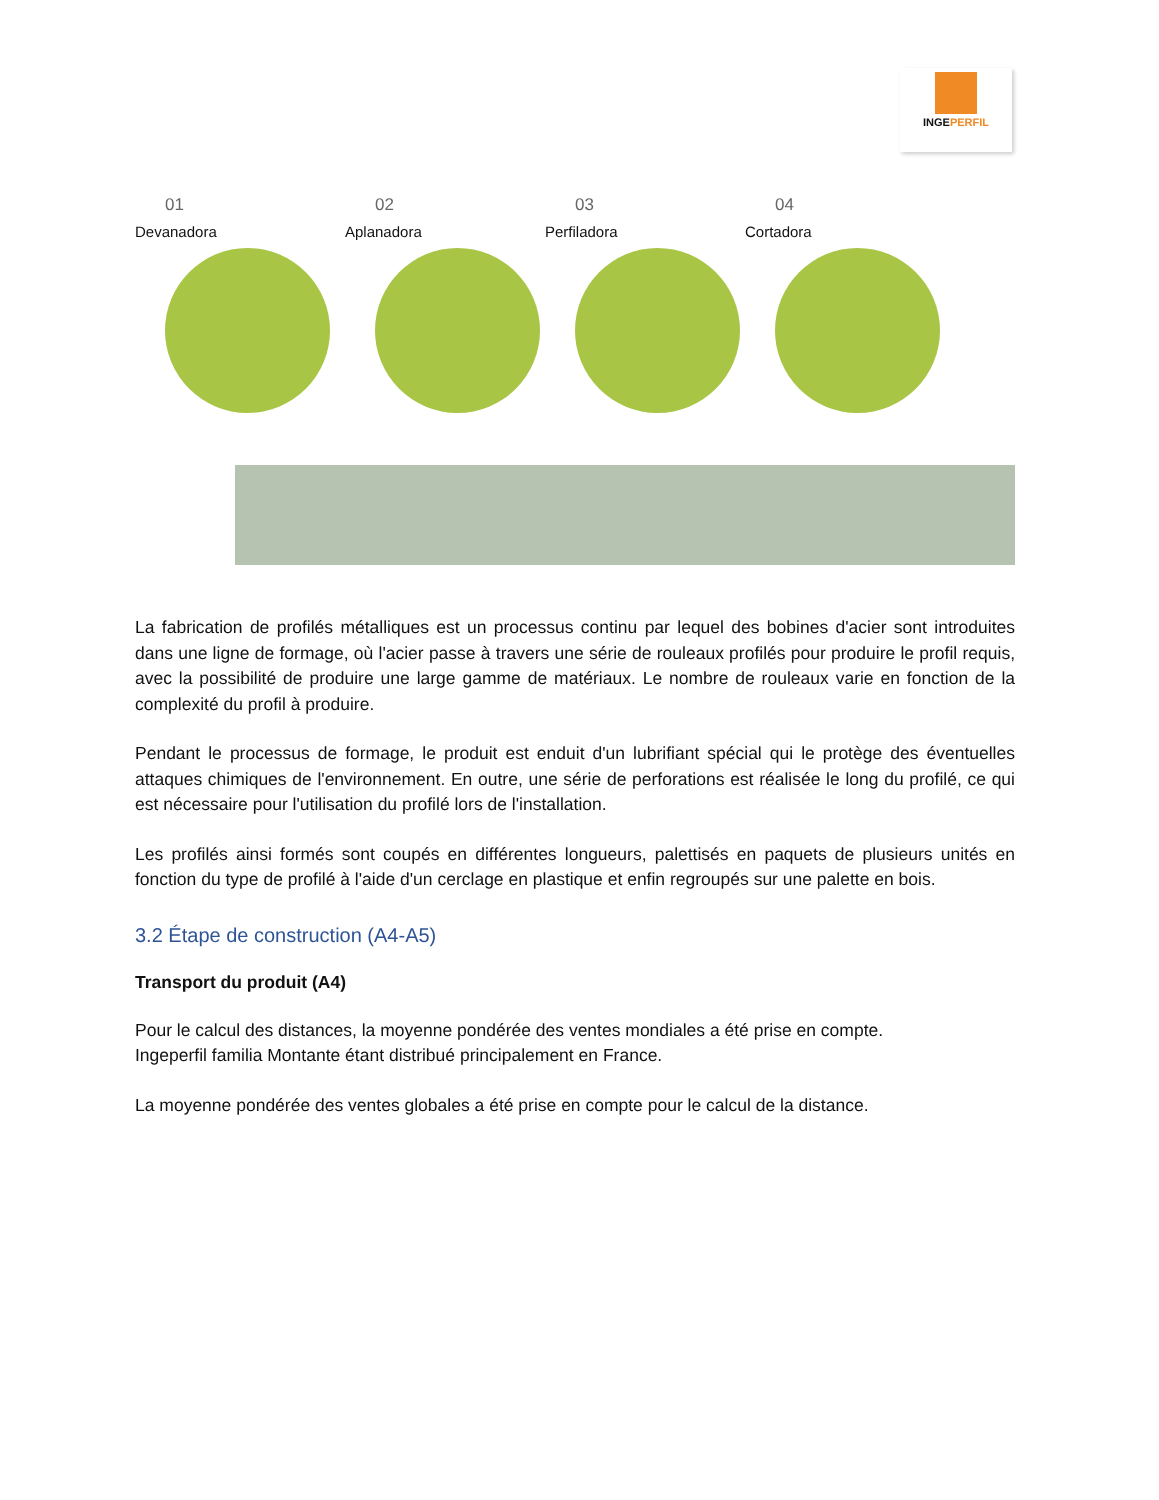INGEPERFIL
01
Devanadora
02
Aplanadora
03
Perfiladora
04
Cortadora
La fabrication de profilés métalliques est un processus continu par lequel des bobines d'acier sont introduites dans une ligne de formage, où l'acier passe à travers une série de rouleaux profilés pour produire le profil requis, avec la possibilité de produire une large gamme de matériaux. Le nombre de rouleaux varie en fonction de la complexité du profil à produire.
Pendant le processus de formage, le produit est enduit d'un lubrifiant spécial qui le protège des éventuelles attaques chimiques de l'environnement. En outre, une série de perforations est réalisée le long du profilé, ce qui est nécessaire pour l'utilisation du profilé lors de l'installation.
Les profilés ainsi formés sont coupés en différentes longueurs, palettisés en paquets de plusieurs unités en fonction du type de profilé à l'aide d'un cerclage en plastique et enfin regroupés sur une palette en bois.
3.2 Étape de construction (A4-A5)
Transport du produit (A4)
Pour le calcul des distances, la moyenne pondérée des ventes mondiales a été prise en compte.
Ingeperfil familia Montante étant distribué principalement en France.
La moyenne pondérée des ventes globales a été prise en compte pour le calcul de la distance.